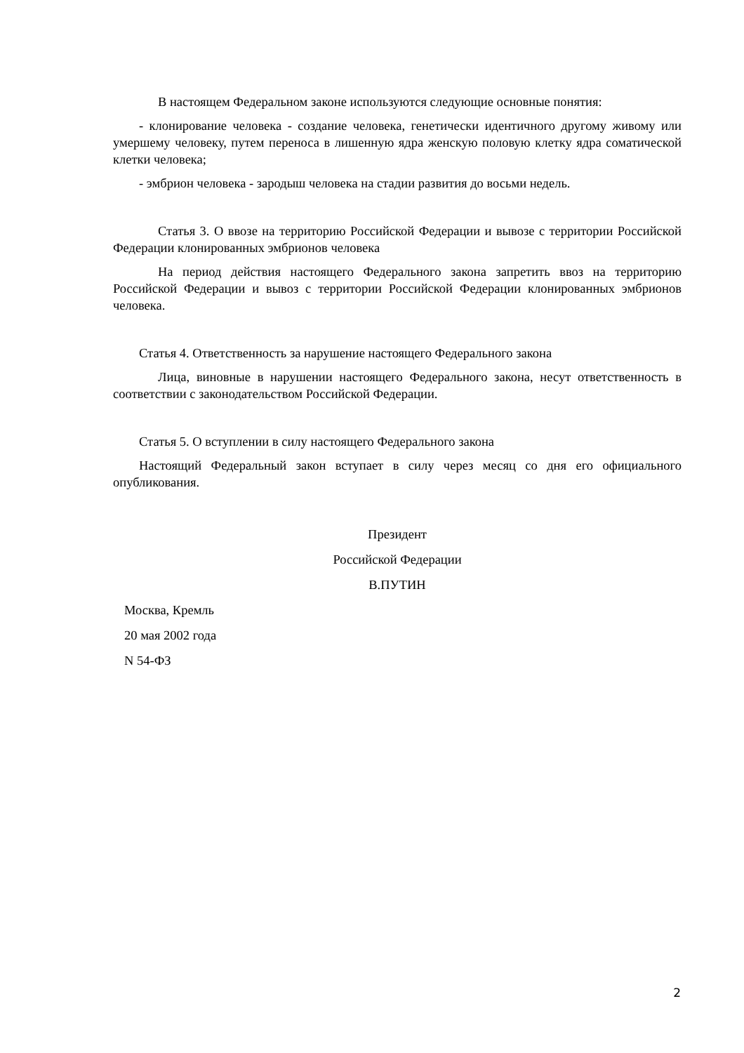В настоящем Федеральном законе используются следующие основные понятия:
- клонирование человека - создание человека, генетически идентичного другому живому или умершему человеку, путем переноса в лишенную ядра женскую половую клетку ядра соматической клетки человека;
- эмбрион человека - зародыш человека на стадии развития до восьми недель.
Статья 3. О ввозе на территорию Российской Федерации и вывозе с территории Российской Федерации клонированных эмбрионов человека
На период действия настоящего Федерального закона запретить ввоз на территорию Российской Федерации и вывоз с территории Российской Федерации клонированных эмбрионов человека.
Статья 4. Ответственность за нарушение настоящего Федерального закона
Лица, виновные в нарушении настоящего Федерального закона, несут ответственность в соответствии с законодательством Российской Федерации.
Статья 5. О вступлении в силу настоящего Федерального закона
Настоящий Федеральный закон вступает в силу через месяц со дня его официального опубликования.
Президент
Российской Федерации
В.ПУТИН
Москва, Кремль
20 мая 2002 года
N 54-ФЗ
2